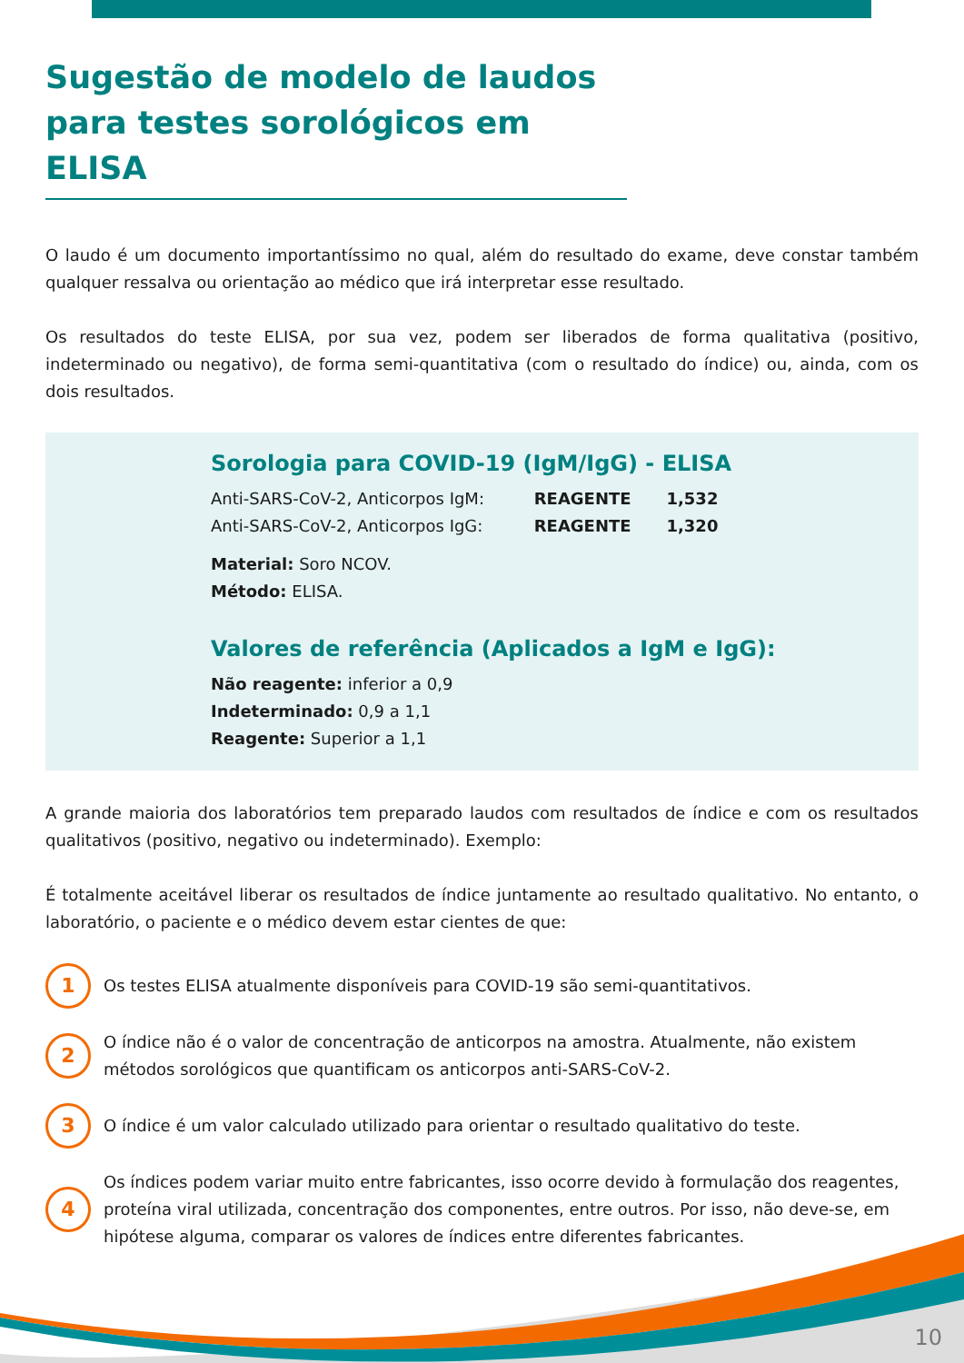Sugestão de modelo de laudos para testes sorológicos em ELISA
O laudo é um documento importantíssimo no qual, além do resultado do exame, deve constar também qualquer ressalva ou orientação ao médico que irá interpretar esse resultado.
Os resultados do teste ELISA, por sua vez, podem ser liberados de forma qualitativa (positivo, indeterminado ou negativo), de forma semi-quantitativa (com o resultado do índice) ou, ainda, com os dois resultados.
Sorologia para COVID-19 (IgM/IgG) - ELISA
Anti-SARS-CoV-2, Anticorpos IgM: REAGENTE 1,532
Anti-SARS-CoV-2, Anticorpos IgG: REAGENTE 1,320
Material: Soro NCOV.
Método: ELISA.
Valores de referência (Aplicados a IgM e IgG):
Não reagente: inferior a 0,9
Indeterminado: 0,9 a 1,1
Reagente: Superior a 1,1
A grande maioria dos laboratórios tem preparado laudos com resultados de índice e com os resultados qualitativos (positivo, negativo ou indeterminado). Exemplo:
É totalmente aceitável liberar os resultados de índice juntamente ao resultado qualitativo. No entanto, o laboratório, o paciente e o médico devem estar cientes de que:
1 Os testes ELISA atualmente disponíveis para COVID-19 são semi-quantitativos.
2 O índice não é o valor de concentração de anticorpos na amostra. Atualmente, não existem métodos sorológicos que quantificam os anticorpos anti-SARS-CoV-2.
3 O índice é um valor calculado utilizado para orientar o resultado qualitativo do teste.
4 Os índices podem variar muito entre fabricantes, isso ocorre devido à formulação dos reagentes, proteína viral utilizada, concentração dos componentes, entre outros. Por isso, não deve-se, em hipótese alguma, comparar os valores de índices entre diferentes fabricantes.
10